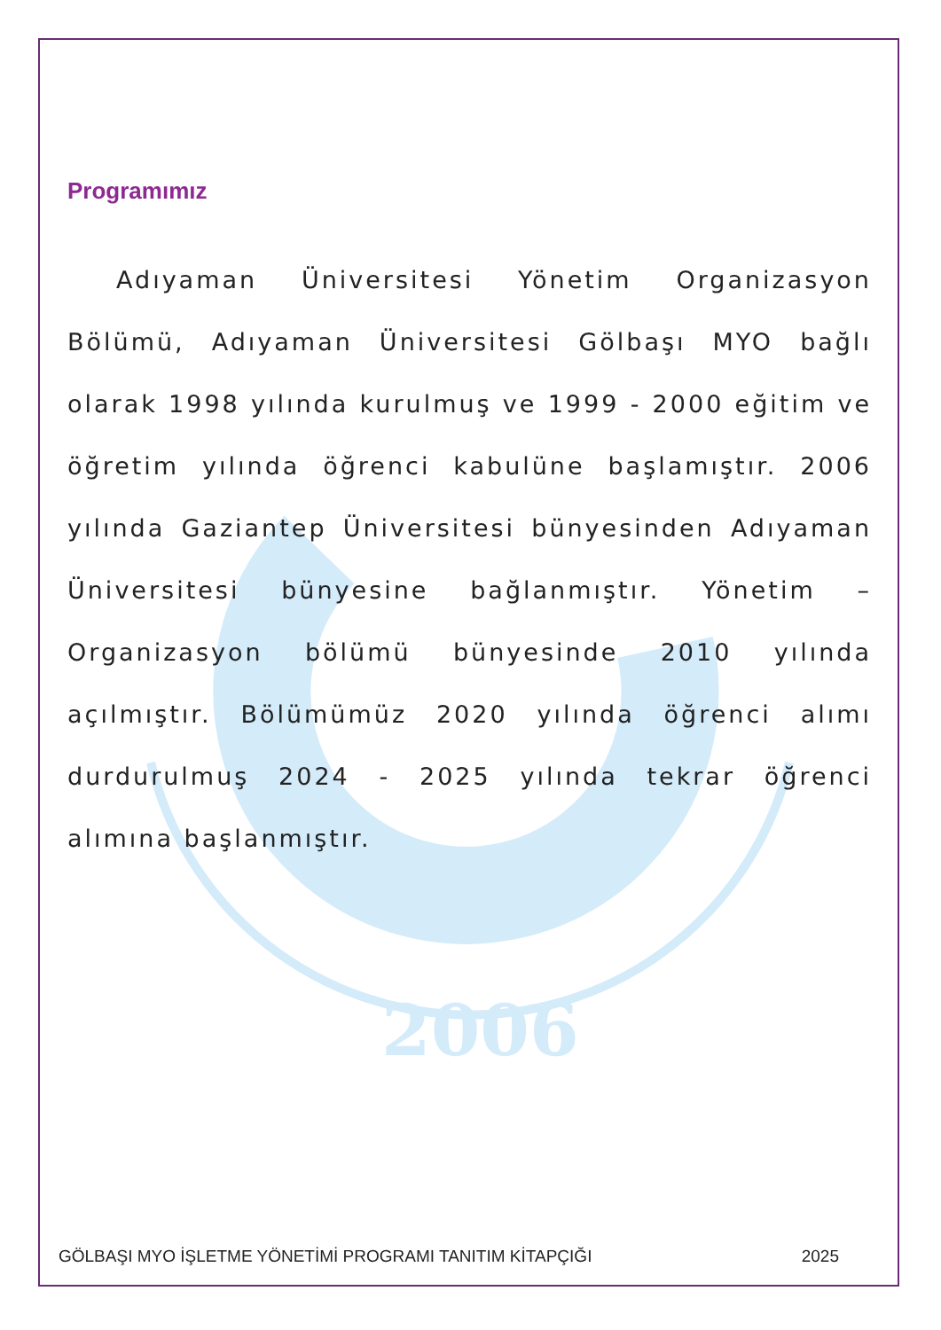2006
Programımız
Adıyaman Üniversitesi Yönetim Organizasyon Bölümü, Adıyaman Üniversitesi Gölbaşı MYO bağlı olarak 1998 yılında kurulmuş ve 1999 - 2000 eğitim ve öğretim yılında öğrenci kabulüne başlamıştır. 2006 yılında Gaziantep Üniversitesi bünyesinden Adıyaman Üniversitesi bünyesine bağlanmıştır. Yönetim – Organizasyon bölümü bünyesinde 2010 yılında açılmıştır. Bölümümüz 2020 yılında öğrenci alımı durdurulmuş 2024 - 2025 yılında tekrar öğrenci alımına başlanmıştır.
GÖLBAŞI MYO İŞLETME YÖNETİMİ PROGRAMI TANITIM KİTAPÇIĞI 2025